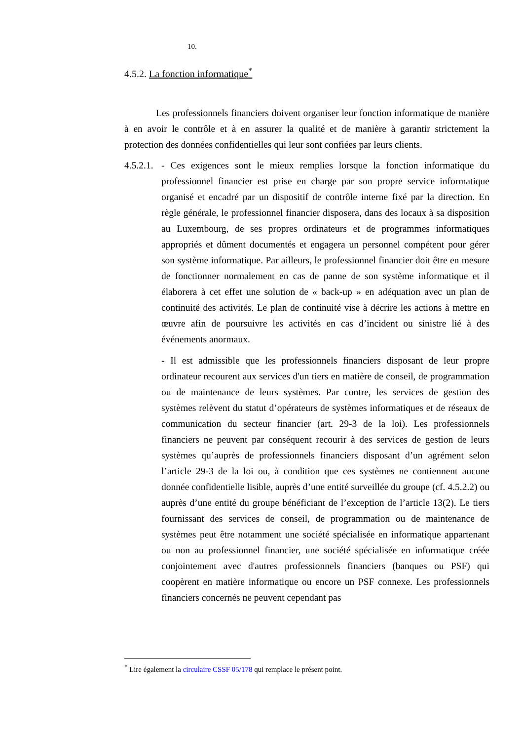10.
4.5.2. La fonction informatique<sup>*</sup>
Les professionnels financiers doivent organiser leur fonction informatique de manière à en avoir le contrôle et à en assurer la qualité et de manière à garantir strictement la protection des données confidentielles qui leur sont confiées par leurs clients.
4.5.2.1.
- Ces exigences sont le mieux remplies lorsque la fonction informatique du professionnel financier est prise en charge par son propre service informatique organisé et encadré par un dispositif de contrôle interne fixé par la direction. En règle générale, le professionnel financier disposera, dans des locaux à sa disposition au Luxembourg, de ses propres ordinateurs et de programmes informatiques appropriés et dûment documentés et engagera un personnel compétent pour gérer son système informatique. Par ailleurs, le professionnel financier doit être en mesure de fonctionner normalement en cas de panne de son système informatique et il élaborera à cet effet une solution de « back-up » en adéquation avec un plan de continuité des activités. Le plan de continuité vise à décrire les actions à mettre en œuvre afin de poursuivre les activités en cas d’incident ou sinistre lié à des événements anormaux.
- Il est admissible que les professionnels financiers disposant de leur propre ordinateur recourent aux services d'un tiers en matière de conseil, de programmation ou de maintenance de leurs systèmes. Par contre, les services de gestion des systèmes relèvent du statut d’opérateurs de systèmes informatiques et de réseaux de communication du secteur financier (art. 29-3 de la loi). Les professionnels financiers ne peuvent par conséquent recourir à des services de gestion de leurs systèmes qu’auprès de professionnels financiers disposant d’un agrément selon l’article 29-3 de la loi ou, à condition que ces systèmes ne contiennent aucune donnée confidentielle lisible, auprès d’une entité surveillée du groupe (cf. 4.5.2.2) ou auprès d’une entité du groupe bénéficiant de l’exception de l’article 13(2). Le tiers fournissant des services de conseil, de programmation ou de maintenance de systèmes peut être notamment une société spécialisée en informatique appartenant ou non au professionnel financier, une société spécialisée en informatique créée conjointement avec d'autres professionnels financiers (banques ou PSF) qui coopèrent en matière informatique ou encore un PSF connexe. Les professionnels financiers concernés ne peuvent cependant pas
<sup>*</sup> Lire également la circulaire CSSF 05/178 qui remplace le présent point.